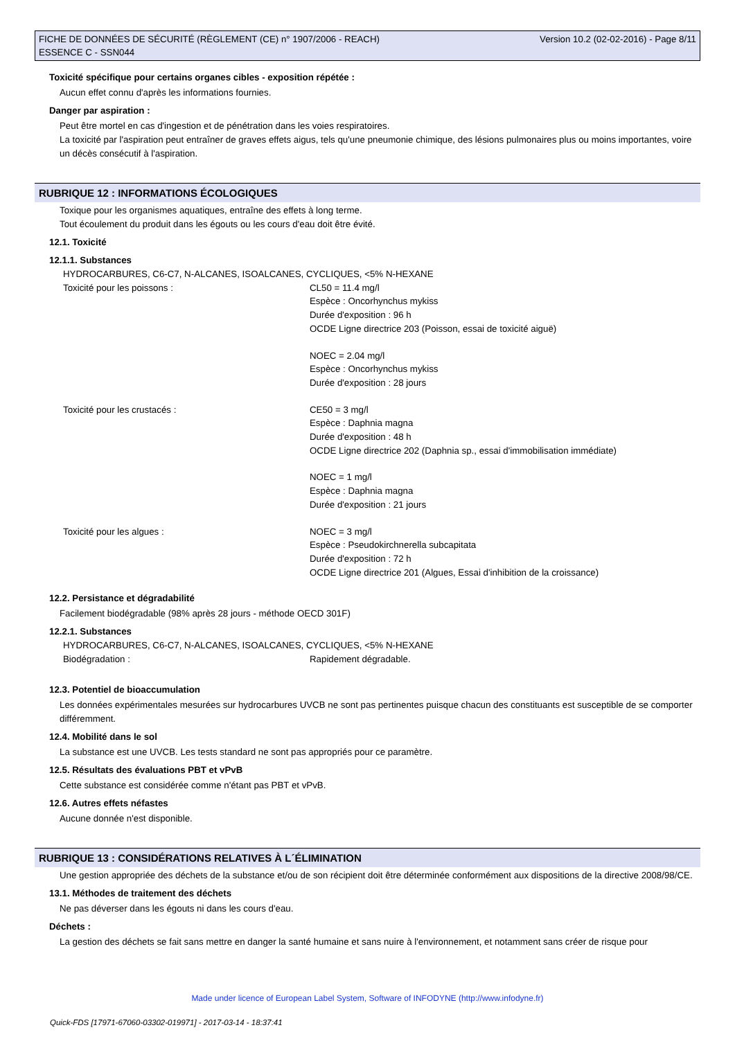FICHE DE DONNÉES DE SÉCURITÉ (RÈGLEMENT (CE) n° 1907/2006 - REACH)
ESSENCE C - SSN044
Version 10.2 (02-02-2016) - Page 8/11
Toxicité spécifique pour certains organes cibles - exposition répétée :
Aucun effet connu d'après les informations fournies.
Danger par aspiration :
Peut être mortel en cas d'ingestion et de pénétration dans les voies respiratoires.
La toxicité par l'aspiration peut entraîner de graves effets aigus, tels qu'une pneumonie chimique, des lésions pulmonaires plus ou moins importantes, voire un décès consécutif à l'aspiration.
RUBRIQUE 12 : INFORMATIONS ÉCOLOGIQUES
Toxique pour les organismes aquatiques, entraîne des effets à long terme.
Tout écoulement du produit dans les égouts ou les cours d'eau doit être évité.
12.1. Toxicité
12.1.1. Substances
HYDROCARBURES, C6-C7, N-ALCANES, ISOALCANES, CYCLIQUES, <5% N-HEXANE
Toxicité pour les poissons : CL50 = 11.4 mg/l
Espèce : Oncorhynchus mykiss
Durée d'exposition : 96 h
OCDE Ligne directrice 203 (Poisson, essai de toxicité aiguë)
NOEC = 2.04 mg/l
Espèce : Oncorhynchus mykiss
Durée d'exposition : 28 jours
Toxicité pour les crustacés : CE50 = 3 mg/l
Espèce : Daphnia magna
Durée d'exposition : 48 h
OCDE Ligne directrice 202 (Daphnia sp., essai d'immobilisation immédiate)
NOEC = 1 mg/l
Espèce : Daphnia magna
Durée d'exposition : 21 jours
Toxicité pour les algues : NOEC = 3 mg/l
Espèce : Pseudokirchnerella subcapitata
Durée d'exposition : 72 h
OCDE Ligne directrice 201 (Algues, Essai d'inhibition de la croissance)
12.2. Persistance et dégradabilité
Facilement biodégradable (98% après 28 jours - méthode OECD 301F)
12.2.1. Substances
HYDROCARBURES, C6-C7, N-ALCANES, ISOALCANES, CYCLIQUES, <5% N-HEXANE
Biodégradation : Rapidement dégradable.
12.3. Potentiel de bioaccumulation
Les données expérimentales mesurées sur hydrocarbures UVCB ne sont pas pertinentes puisque chacun des constituants est susceptible de se comporter différemment.
12.4. Mobilité dans le sol
La substance est une UVCB. Les tests standard ne sont pas appropriés pour ce paramètre.
12.5. Résultats des évaluations PBT et vPvB
Cette substance est considérée comme n'étant pas PBT et vPvB.
12.6. Autres effets néfastes
Aucune donnée n'est disponible.
RUBRIQUE 13 : CONSIDÉRATIONS RELATIVES À L´ÉLIMINATION
Une gestion appropriée des déchets de la substance et/ou de son récipient doit être déterminée conformément aux dispositions de la directive 2008/98/CE.
13.1. Méthodes de traitement des déchets
Ne pas déverser dans les égouts ni dans les cours d'eau.
Déchets :
La gestion des déchets se fait sans mettre en danger la santé humaine et sans nuire à l'environnement, et notamment sans créer de risque pour
Made under licence of European Label System, Software of INFODYNE (http://www.infodyne.fr)
Quick-FDS [17971-67060-03302-019971] - 2017-03-14 - 18:37:41